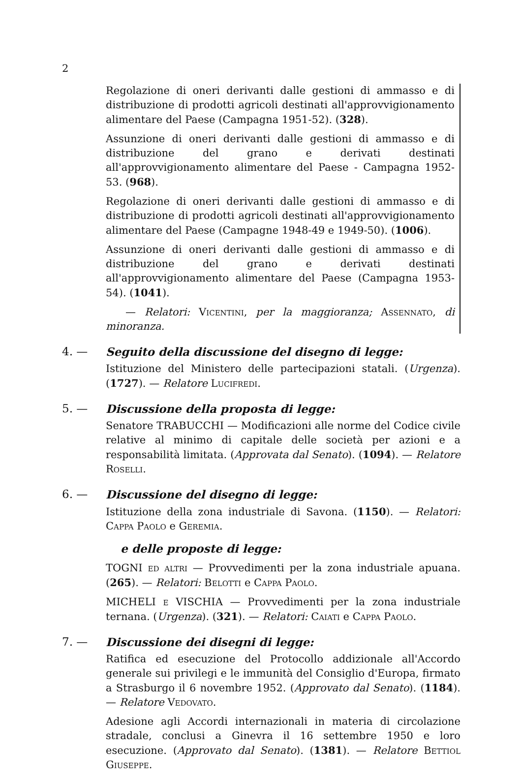2
Regolazione di oneri derivanti dalle gestioni di ammasso e di distribuzione di prodotti agricoli destinati all'approvvigionamento alimentare del Paese (Campagna 1951-52). (328).
Assunzione di oneri derivanti dalle gestioni di ammasso e di distribuzione del grano e derivati destinati all'approvvigionamento alimentare del Paese - Campagna 1952-53. (968).
Regolazione di oneri derivanti dalle gestioni di ammasso e di distribuzione di prodotti agricoli destinati all'approvvigionamento alimentare del Paese (Campagne 1948-49 e 1949-50). (1006).
Assunzione di oneri derivanti dalle gestioni di ammasso e di distribuzione del grano e derivati destinati all'approvvigionamento alimentare del Paese (Campagna 1953-54). (1041).
— Relatori: Vicentini, per la maggioranza; Assennato, di minoranza.
4. — Seguito della discussione del disegno di legge:
Istituzione del Ministero delle partecipazioni statali. (Urgenza). (1727). — Relatore Lucifredi.
5. — Discussione della proposta di legge:
Senatore TRABUCCHI — Modificazioni alle norme del Codice civile relative al minimo di capitale delle società per azioni e a responsabilità limitata. (Approvata dal Senato). (1094). — Relatore Roselli.
6. — Discussione del disegno di legge:
Istituzione della zona industriale di Savona. (1150). — Relatori: Cappa Paolo e Geremia.
e delle proposte di legge:
TOGNI ed altri — Provvedimenti per la zona industriale apuana. (265). — Relatori: Belotti e Cappa Paolo.
MICHELI e VISCHIA — Provvedimenti per la zona industriale ternana. (Urgenza). (321). — Relatori: Caiati e Cappa Paolo.
7. — Discussione dei disegni di legge:
Ratifica ed esecuzione del Protocollo addizionale all'Accordo generale sui privilegi e le immunità del Consiglio d'Europa, firmato a Strasburgo il 6 novembre 1952. (Approvato dal Senato). (1184). — Relatore Vedovato.
Adesione agli Accordi internazionali in materia di circolazione stradale, conclusi a Ginevra il 16 settembre 1950 e loro esecuzione. (Approvato dal Senato). (1381). — Relatore Bettiol Giuseppe.